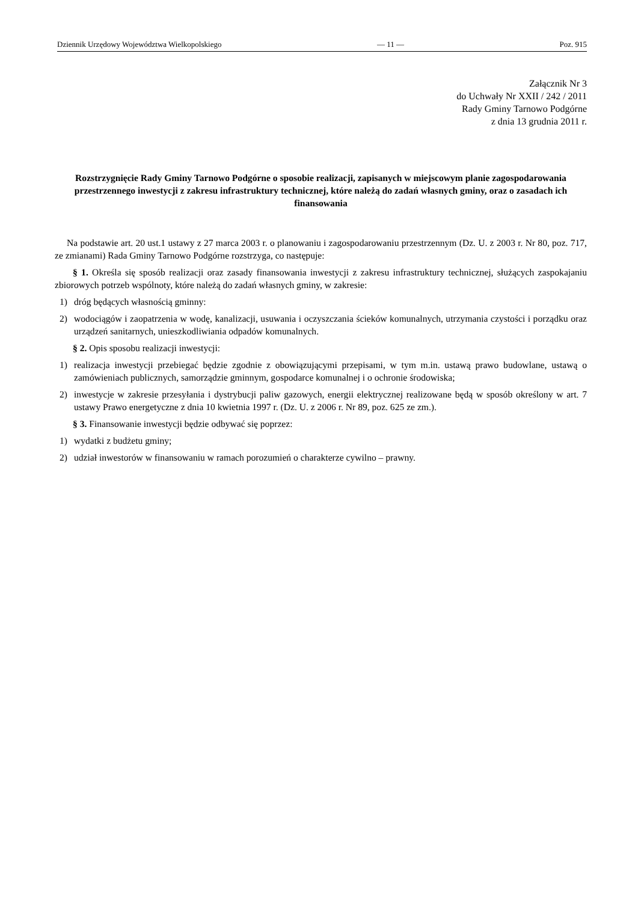Dziennik Urzędowy Województwa Wielkopolskiego — 11 — Poz. 915
Załącznik Nr 3
do Uchwały Nr XXII / 242 / 2011
Rady Gminy Tarnowo Podgórne
z dnia 13 grudnia 2011 r.
Rozstrzygnięcie Rady Gminy Tarnowo Podgórne o sposobie realizacji, zapisanych w miejscowym planie zagospodarowania przestrzennego inwestycji z zakresu infrastruktury technicznej, które należą do zadań własnych gminy, oraz o zasadach ich finansowania
Na podstawie art. 20 ust.1 ustawy z 27 marca 2003 r. o planowaniu i zagospodarowaniu przestrzennym (Dz. U. z 2003 r. Nr 80, poz. 717, ze zmianami) Rada Gminy Tarnowo Podgórne rozstrzyga, co następuje:
§ 1. Określa się sposób realizacji oraz zasady finansowania inwestycji z zakresu infrastruktury technicznej, służących zaspokajaniu zbiorowych potrzeb wspólnoty, które należą do zadań własnych gminy, w zakresie:
1) dróg będących własnością gminny:
2) wodociągów i zaopatrzenia w wodę, kanalizacji, usuwania i oczyszczania ścieków komunalnych, utrzymania czystości i porządku oraz urządzeń sanitarnych, unieszkodliwiania odpadów komunalnych.
§ 2. Opis sposobu realizacji inwestycji:
1) realizacja inwestycji przebiegać będzie zgodnie z obowiązującymi przepisami, w tym m.in. ustawą prawo budowlane, ustawą o zamówieniach publicznych, samorządzie gminnym, gospodarce komunalnej i o ochronie środowiska;
2) inwestycje w zakresie przesyłania i dystrybucji paliw gazowych, energii elektrycznej realizowane będą w sposób określony w art. 7 ustawy Prawo energetyczne z dnia 10 kwietnia 1997 r. (Dz. U. z 2006 r. Nr 89, poz. 625 ze zm.).
§ 3. Finansowanie inwestycji będzie odbywać się poprzez:
1) wydatki z budżetu gminy;
2) udział inwestorów w finansowaniu w ramach porozumień o charakterze cywilno – prawny.